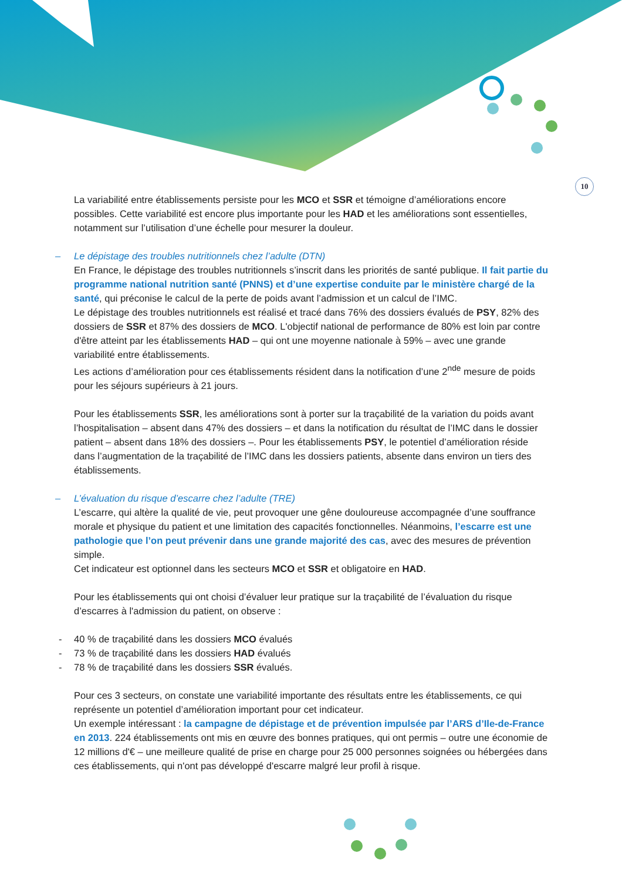10
La variabilité entre établissements persiste pour les MCO et SSR et témoigne d’améliorations encore possibles. Cette variabilité est encore plus importante pour les HAD et les améliorations sont essentielles, notamment sur l’utilisation d’une échelle pour mesurer la douleur.
– Le dépistage des troubles nutritionnels chez l’adulte (DTN)
En France, le dépistage des troubles nutritionnels s’inscrit dans les priorités de santé publique. Il fait partie du programme national nutrition santé (PNNS) et d’une expertise conduite par le ministère chargé de la santé, qui préconise le calcul de la perte de poids avant l’admission et un calcul de l’IMC.
Le dépistage des troubles nutritionnels est réalisé et tracé dans 76% des dossiers évalués de PSY, 82% des dossiers de SSR et 87% des dossiers de MCO. L'objectif national de performance de 80% est loin par contre d'être atteint par les établissements HAD – qui ont une moyenne nationale à 59% – avec une grande variabilité entre établissements.
Les actions d’amélioration pour ces établissements résident dans la notification d’une 2<sup>nde</sup> mesure de poids pour les séjours supérieurs à 21 jours.
Pour les établissements SSR, les améliorations sont à porter sur la traçabilité de la variation du poids avant l’hospitalisation – absent dans 47% des dossiers – et dans la notification du résultat de l’IMC dans le dossier patient – absent dans 18% des dossiers –. Pour les établissements PSY, le potentiel d’amélioration réside dans l’augmentation de la traçabilité de l’IMC dans les dossiers patients, absente dans environ un tiers des établissements.
– L’évaluation du risque d’escarre chez l’adulte (TRE)
L’escarre, qui altère la qualité de vie, peut provoquer une gêne douloureuse accompagnée d’une souffrance morale et physique du patient et une limitation des capacités fonctionnelles. Néanmoins, l’escarre est une pathologie que l’on peut prévenir dans une grande majorité des cas, avec des mesures de prévention simple.
Cet indicateur est optionnel dans les secteurs MCO et SSR et obligatoire en HAD.
Pour les établissements qui ont choisi d’évaluer leur pratique sur la traçabilité de l’évaluation du risque d’escarres à l'admission du patient, on observe :
- 40 % de traçabilité dans les dossiers MCO évalués
- 73 % de traçabilité dans les dossiers HAD évalués
- 78 % de traçabilité dans les dossiers SSR évalués.
Pour ces 3 secteurs, on constate une variabilité importante des résultats entre les établissements, ce qui représente un potentiel d’amélioration important pour cet indicateur.
Un exemple intéressant : la campagne de dépistage et de prévention impulsée par l’ARS d’Ile-de-France en 2013. 224 établissements ont mis en œuvre des bonnes pratiques, qui ont permis – outre une économie de 12 millions d'€ – une meilleure qualité de prise en charge pour 25 000 personnes soignées ou hébergées dans ces établissements, qui n'ont pas développé d'escarre malgré leur profil à risque.